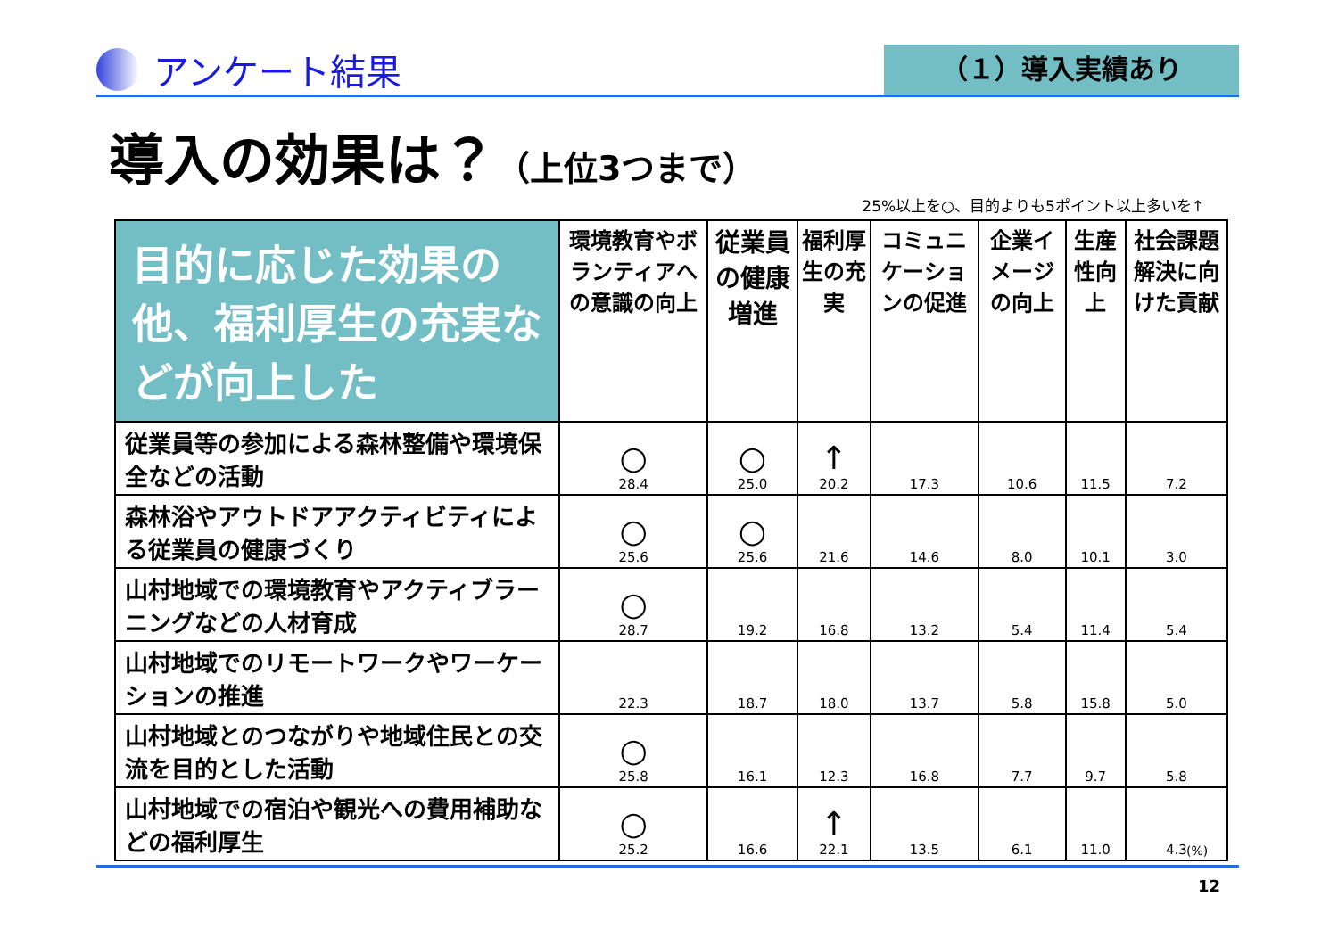アンケート結果
（１）導入実績あり
導入の効果は？（上位3つまで）
25%以上を○、目的よりも5ポイント以上多いを↑
| 目的に応じた効果の他、福利厚生の充実などが向上した | 環境教育やボランティアへの意識の向上 | 従業員の健康増進 | 福利厚生の充実 | コミュニケーションの促進 | 企業イメージの向上 | 生産性向上 | 社会課題解決に向けた貢献 |
| --- | --- | --- | --- | --- | --- | --- | --- |
| 従業員等の参加による森林整備や環境保全などの活動 | ○ 28.4 | ○ 25.0 | ↑ 20.2 | 17.3 | 10.6 | 11.5 | 7.2 |
| 森林浴やアウトドアアクティビティによる従業員の健康づくり | ○ 25.6 | ○ 25.6 | 21.6 | 14.6 | 8.0 | 10.1 | 3.0 |
| 山村地域での環境教育やアクティブラーニングなどの人材育成 | ○ 28.7 | 19.2 | 16.8 | 13.2 | 5.4 | 11.4 | 5.4 |
| 山村地域でのリモートワークやワーケーションの推進 | 22.3 | 18.7 | 18.0 | 13.7 | 5.8 | 15.8 | 5.0 |
| 山村地域とのつながりや地域住民との交流を目的とした活動 | ○ 25.8 | 16.1 | 12.3 | 16.8 | 7.7 | 9.7 | 5.8 |
| 山村地域での宿泊や観光への費用補助などの福利厚生 | ○ 25.2 | 16.6 | ↑ 22.1 | 13.5 | 6.1 | 11.0 | 4.3 |
(%)
12